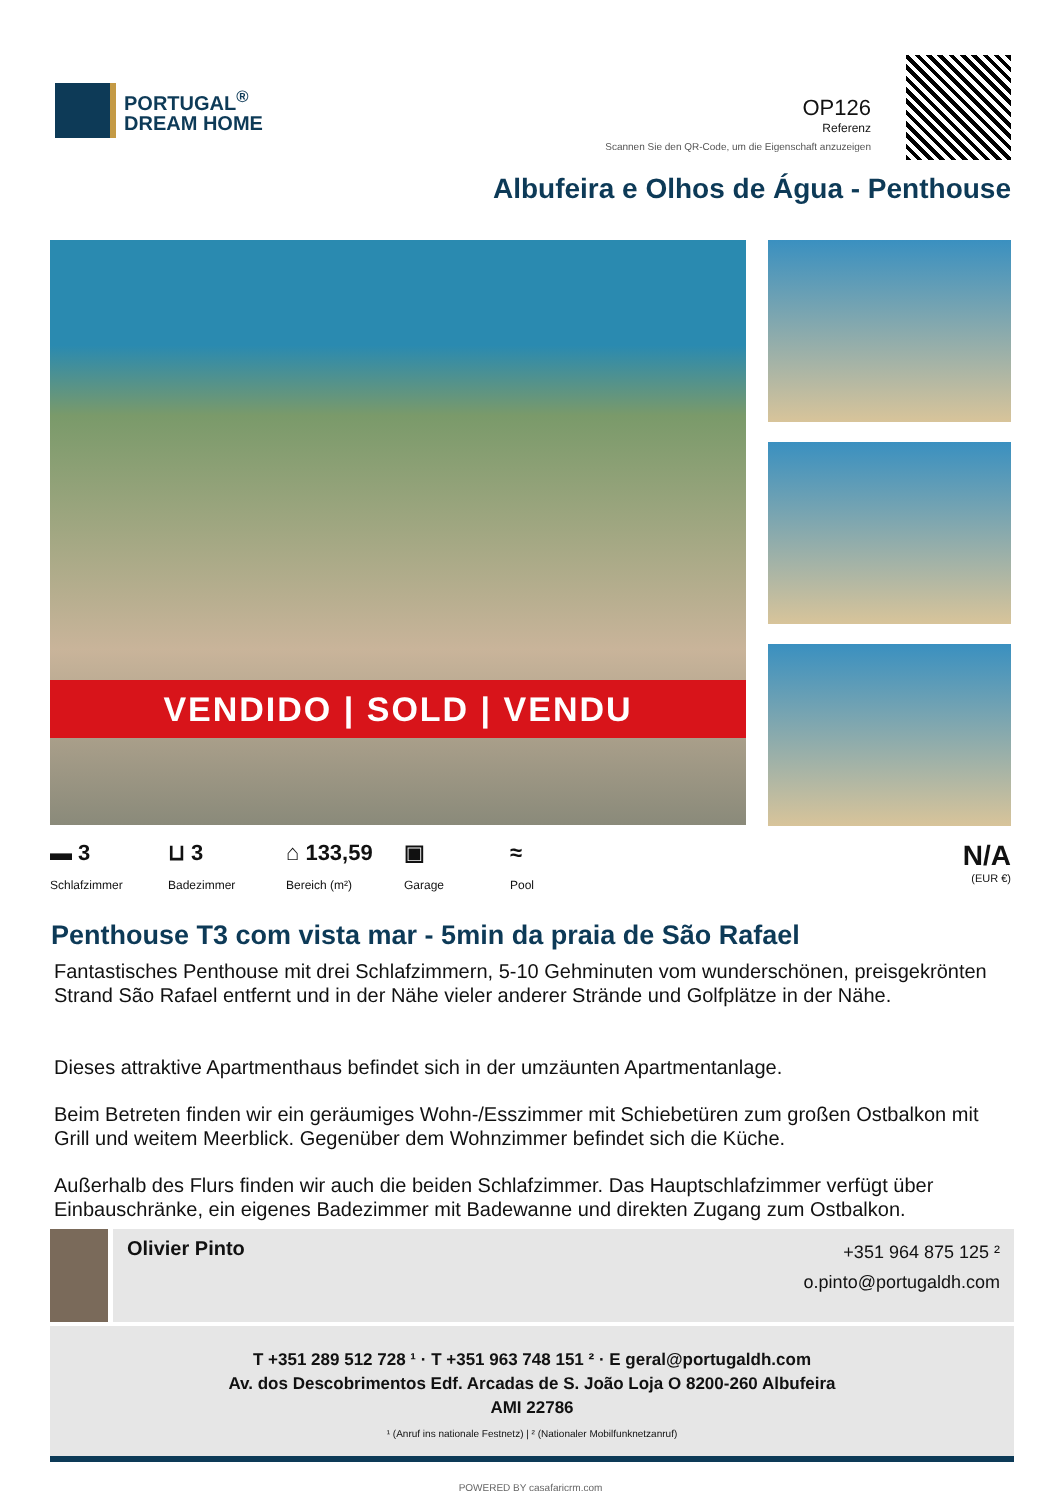PORTUGAL<sup>®</sup>
DREAM HOME
OP126
Referenz
Scannen Sie den QR-Code, um die Eigenschaft anzuzeigen
Albufeira e Olhos de Água - Penthouse
VENDIDO | SOLD | VENDU
▬ 3
Schlafzimmer
⊔ 3
Badezimmer
⌂ 133,59
Bereich (m²)
▣
Garage
≈
Pool
N/A
(EUR €)
Penthouse T3 com vista mar - 5min da praia de São Rafael
Fantastisches Penthouse mit drei Schlafzimmern, 5-10 Gehminuten vom wunderschönen, preisgekrönten Strand São Rafael entfernt und in der Nähe vieler anderer Strände und Golfplätze in der Nähe.
Dieses attraktive Apartmenthaus befindet sich in der umzäunten Apartmentanlage.
Beim Betreten finden wir ein geräumiges Wohn-/Esszimmer mit Schiebetüren zum großen Ostbalkon mit Grill und weitem Meerblick. Gegenüber dem Wohnzimmer befindet sich die Küche.
Außerhalb des Flurs finden wir auch die beiden Schlafzimmer. Das Hauptschlafzimmer verfügt über Einbauschränke, ein eigenes Badezimmer mit Badewanne und direkten Zugang zum Ostbalkon.
Olivier Pinto
+351 964 875 125 ²
o.pinto@portugaldh.com
T +351 289 512 728 ¹ · T +351 963 748 151 ² · E geral@portugaldh.com
Av. dos Descobrimentos Edf. Arcadas de S. João Loja O 8200-260 Albufeira
AMI 22786
¹ (Anruf ins nationale Festnetz) | ² (Nationaler Mobilfunknetzanruf)
POWERED BY casafaricrm.com